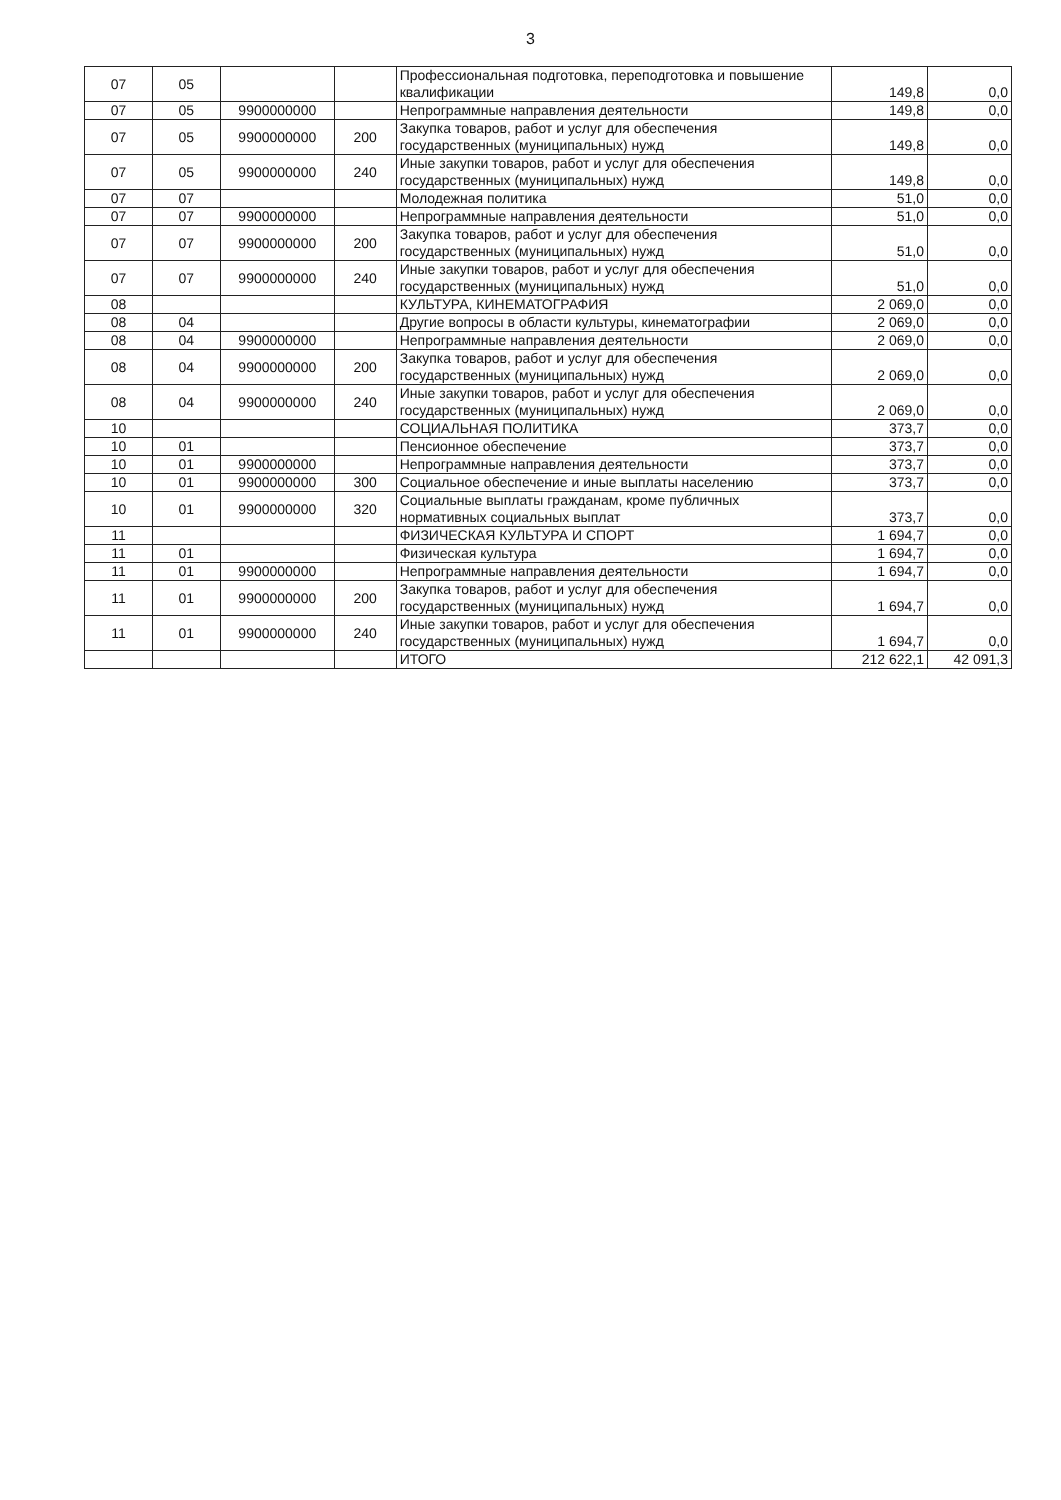3
| 07 | 05 | | | Профессиональная подготовка, переподготовка и повышение квалификации | 149,8 | 0,0 |
| 07 | 05 | 9900000000 | | Непрограммные направления деятельности | 149,8 | 0,0 |
| 07 | 05 | 9900000000 | 200 | Закупка товаров, работ и услуг для обеспечения государственных (муниципальных) нужд | 149,8 | 0,0 |
| 07 | 05 | 9900000000 | 240 | Иные закупки товаров, работ и услуг для обеспечения государственных (муниципальных) нужд | 149,8 | 0,0 |
| 07 | 07 | | | Молодежная политика | 51,0 | 0,0 |
| 07 | 07 | 9900000000 | | Непрограммные направления деятельности | 51,0 | 0,0 |
| 07 | 07 | 9900000000 | 200 | Закупка товаров, работ и услуг для обеспечения государственных (муниципальных) нужд | 51,0 | 0,0 |
| 07 | 07 | 9900000000 | 240 | Иные закупки товаров, работ и услуг для обеспечения государственных (муниципальных) нужд | 51,0 | 0,0 |
| 08 | | | | КУЛЬТУРА, КИНЕМАТОГРАФИЯ | 2 069,0 | 0,0 |
| 08 | 04 | | | Другие вопросы в области культуры, кинематографии | 2 069,0 | 0,0 |
| 08 | 04 | 9900000000 | | Непрограммные направления деятельности | 2 069,0 | 0,0 |
| 08 | 04 | 9900000000 | 200 | Закупка товаров, работ и услуг для обеспечения государственных (муниципальных) нужд | 2 069,0 | 0,0 |
| 08 | 04 | 9900000000 | 240 | Иные закупки товаров, работ и услуг для обеспечения государственных (муниципальных) нужд | 2 069,0 | 0,0 |
| 10 | | | | СОЦИАЛЬНАЯ ПОЛИТИКА | 373,7 | 0,0 |
| 10 | 01 | | | Пенсионное обеспечение | 373,7 | 0,0 |
| 10 | 01 | 9900000000 | | Непрограммные направления деятельности | 373,7 | 0,0 |
| 10 | 01 | 9900000000 | 300 | Социальное обеспечение и иные выплаты населению | 373,7 | 0,0 |
| 10 | 01 | 9900000000 | 320 | Социальные выплаты гражданам, кроме публичных нормативных социальных выплат | 373,7 | 0,0 |
| 11 | | | | ФИЗИЧЕСКАЯ КУЛЬТУРА И СПОРТ | 1 694,7 | 0,0 |
| 11 | 01 | | | Физическая культура | 1 694,7 | 0,0 |
| 11 | 01 | 9900000000 | | Непрограммные направления деятельности | 1 694,7 | 0,0 |
| 11 | 01 | 9900000000 | 200 | Закупка товаров, работ и услуг для обеспечения государственных (муниципальных) нужд | 1 694,7 | 0,0 |
| 11 | 01 | 9900000000 | 240 | Иные закупки товаров, работ и услуг для обеспечения государственных (муниципальных) нужд | 1 694,7 | 0,0 |
| | | | | ИТОГО | 212 622,1 | 42 091,3 |